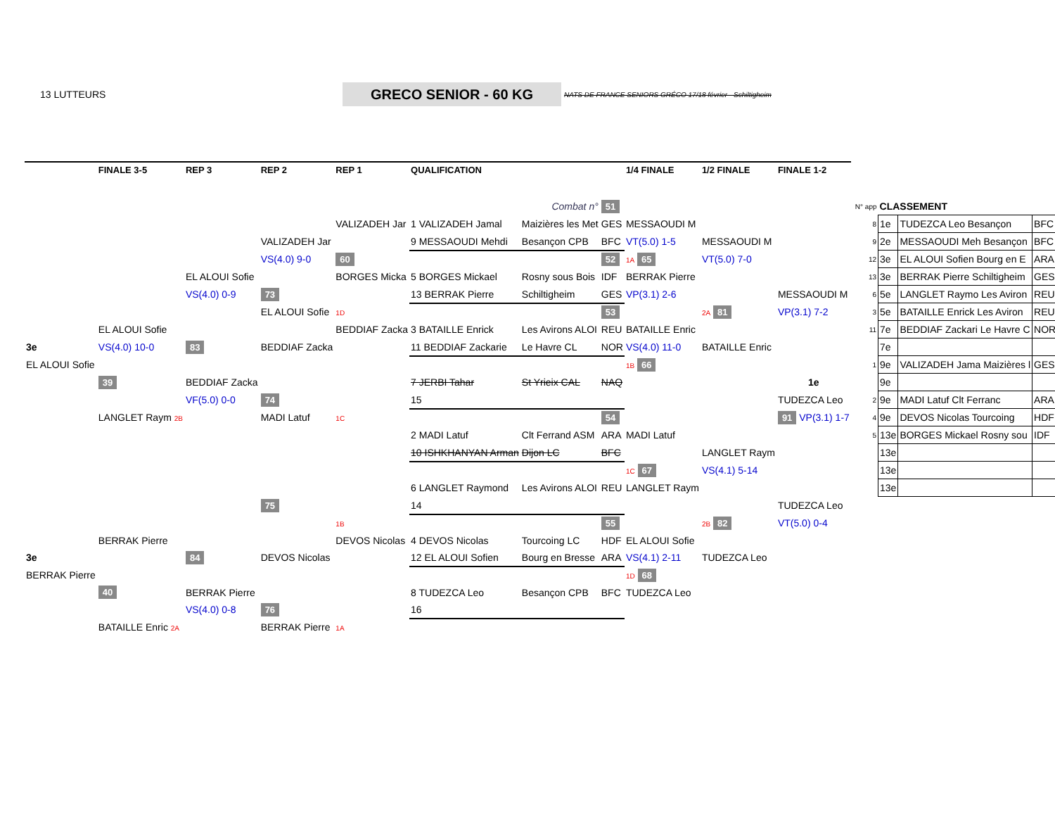13 LUTTEURS
GRECO SENIOR - 60 KG
NATS DE FRANCE SENIORS GRÉCO 17/18 février - Schiltigheim
| | FINALE 3-5 | REP 3 | REP 2 | REP 1 | QUALIFICATION | | | 1/4 FINALE | 1/2 FINALE | FINALE 1-2 | | | | | |
| --- | --- | --- | --- | --- | --- | --- | --- | --- | --- | --- | --- | --- | --- | --- | --- |
| | | | | | | Combat n° | 51 | | | | | N° app | CLASSEMENT | | |
| | | | | VALIZADEH Jar | 1 VALIZADEH Jamal | Maizières les Met | GES | MESSAOUDI M | | | | 8 | 1e | TUDEZCA Leo Besançon | BFC |
| | | | VALIZADEH Jar | | 9 MESSAOUDI Mehdi | Besançon CPB | BFC | VT(5.0) 1-5 | MESSAOUDI M | | | 9 | 2e | MESSAOUDI Meh Besançon | BFC |
| | | | VS(4.0) 9-0 | 60 | | | 52 | 1A 65 | VT(5.0) 7-0 | | | 12 | 3e | EL ALOUI Sofien Bourg en E | ARA |
| | | EL ALOUI Sofie | | BORGES Micka | 5 BORGES Mickael | Rosny sous Bois | IDF | BERRAK Pierre | | | | 13 | 3e | BERRAK Pierre Schiltigheim | GES |
| | | VS(4.0) 0-9 | 73 | | 13 BERRAK Pierre | Schiltigheim | GES | VP(3.1) 2-6 | | MESSAOUDI M | | 6 | 5e | LANGLET Raymo Les Aviron | REU |
| | | | EL ALOUI Sofie | 1D | | | 53 | | 2A 81 | VP(3.1) 7-2 | | 3 | 5e | BATAILLE Enrick Les Aviron | REU |
| | EL ALOUI Sofie | | | BEDDIAF Zacka | 3 BATAILLE Enrick | Les Avirons ALOI | REU | BATAILLE Enric | | | | 11 | 7e | BEDDIAF Zackari Le Havre C | NOR |
| 3e | VS(4.0) 10-0 | 83 | BEDDIAF Zacka | | 11 BEDDIAF Zackarie | Le Havre CL | NOR | VS(4.0) 11-0 | BATAILLE Enric | | | | 7e | | |
| EL ALOUI Sofie | | | | | | | | 1B 66 | | | | 1 | 9e | VALIZADEH Jama Maizières l | GES |
| | 39 | BEDDIAF Zacka | | | 7 JERBI Tahar | St Yrieix CAL | NAQ | | | 1e | | | 9e | | |
| | | VF(5.0) 0-0 | 74 | | 15 | | | | | TUDEZCA Leo | | 2 | 9e | MADI Latuf Clt Ferranc | ARA |
| | LANGLET Raym 2B | | MADI Latuf | 1C | | | 54 | | | 91 VP(3.1) 1-7 | | 4 | 9e | DEVOS Nicolas Tourcoing | HDF |
| | | | | | 2 MADI Latuf | Clt Ferrand ASM | ARA | MADI Latuf | | | | 5 | 13e | BORGES Mickael Rosny sou | IDF |
| | | | | | 10 ISHKHANYAN Arman | Dijon LC | BFC | | LANGLET Raym | | | | 13e | | |
| | | | | | | | | 1C 67 | VS(4.1) 5-14 | | | | 13e | | |
| | | | | | 6 LANGLET Raymond | Les Avirons ALOI | REU | LANGLET Raym | | | | | 13e | | |
| | | | 75 | | 14 | | | | | TUDEZCA Leo | | | | | |
| | | | | 1B | | | 55 | | 2B 82 | VT(5.0) 0-4 | | | | | |
| | BERRAK Pierre | | | DEVOS Nicolas | 4 DEVOS Nicolas | Tourcoing LC | HDF | EL ALOUI Sofie | | | | | | | |
| 3e | | 84 | DEVOS Nicolas | | 12 EL ALOUI Sofien | Bourg en Bresse | ARA | VS(4.1) 2-11 | TUDEZCA Leo | | | | | | |
| BERRAK Pierre | | | | | | | | 1D 68 | | | | | | | |
| | 40 | BERRAK Pierre | | | 8 TUDEZCA Leo | Besançon CPB | BFC | TUDEZCA Leo | | | | | | | |
| | | VS(4.0) 0-8 | 76 | | 16 | | | | | | | | | | |
| | BATAILLE Enric 2A | | BERRAK Pierre | 1A | | | | | | | | | | | |